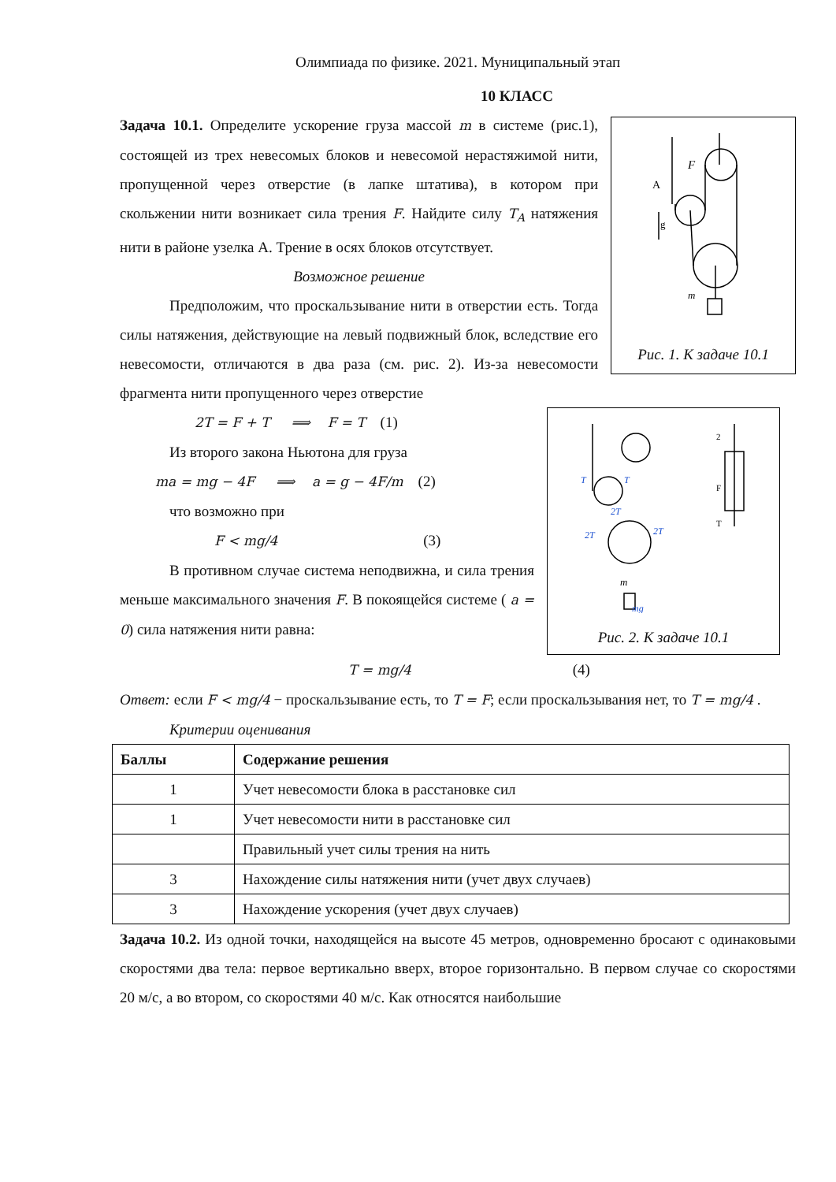Олимпиада по физике. 2021. Муниципальный этап
10 КЛАСС
Задача 10.1. Определите ускорение груза массой m в системе (рис.1), состоящей из трех невесомых блоков и невесомой нерастяжимой нити, пропущенной через отверстие (в лапке штатива), в котором при скольжении нити возникает сила трения F. Найдите силу T<sub>A</sub> натяжения нити в районе узелка А. Трение в осях блоков отсутствует.
Возможное решение
Предположим, что проскальзывание нити в отверстии есть. Тогда силы натяжения, действующие на левый подвижный блок, вследствие его невесомости, отличаются в два раза (см. рис. 2). Из-за невесомости фрагмента нити пропущенного через отверстие
A
F
g
m
Рис. 1. К задаче 10.1
2T = F + T ⟹ F = T (1)
Из второго закона Ньютона для груза
ma = mg − 4F ⟹ a = g − 4F/m (2)
что возможно при
F < mg/4 (3)
В противном случае система неподвижна, и сила трения меньше максимального значения F. В покоящейся системе ( a = 0) сила натяжения нити равна:
T
T
2T
2T
2T
mg
m
2
F
T
Рис. 2. К задаче 10.1
T = mg/4 (4)
Ответ: если F < mg/4 − проскальзывание есть, то T = F; если проскальзывания нет, то T = mg/4 .
Критерии оценивания
| Баллы | Содержание решения |
| --- | --- |
| 1 | Учет невесомости блока в расстановке сил |
| 1 | Учет невесомости нити в расстановке сил |
| | Правильный учет силы трения на нить |
| 3 | Нахождение силы натяжения нити (учет двух случаев) |
| 3 | Нахождение ускорения (учет двух случаев) |
Задача 10.2. Из одной точки, находящейся на высоте 45 метров, одновременно бросают с одинаковыми скоростями два тела: первое вертикально вверх, второе горизонтально. В первом случае со скоростями 20 м/с, а во втором, со скоростями 40 м/с. Как относятся наибольшие